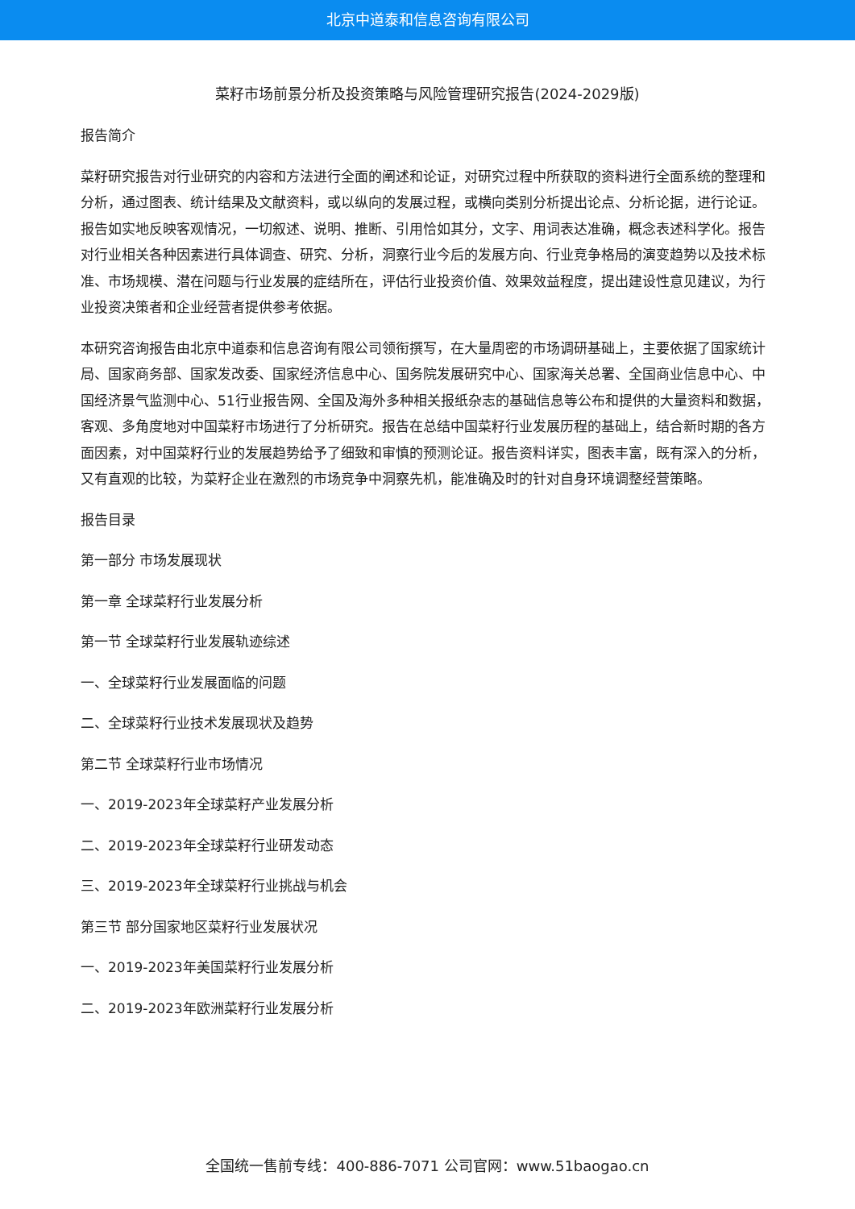北京中道泰和信息咨询有限公司
菜籽市场前景分析及投资策略与风险管理研究报告(2024-2029版)
报告简介
菜籽研究报告对行业研究的内容和方法进行全面的阐述和论证，对研究过程中所获取的资料进行全面系统的整理和分析，通过图表、统计结果及文献资料，或以纵向的发展过程，或横向类别分析提出论点、分析论据，进行论证。报告如实地反映客观情况，一切叙述、说明、推断、引用恰如其分，文字、用词表达准确，概念表述科学化。报告对行业相关各种因素进行具体调查、研究、分析，洞察行业今后的发展方向、行业竞争格局的演变趋势以及技术标准、市场规模、潜在问题与行业发展的症结所在，评估行业投资价值、效果效益程度，提出建设性意见建议，为行业投资决策者和企业经营者提供参考依据。
本研究咨询报告由北京中道泰和信息咨询有限公司领衔撰写，在大量周密的市场调研基础上，主要依据了国家统计局、国家商务部、国家发改委、国家经济信息中心、国务院发展研究中心、国家海关总署、全国商业信息中心、中国经济景气监测中心、51行业报告网、全国及海外多种相关报纸杂志的基础信息等公布和提供的大量资料和数据，客观、多角度地对中国菜籽市场进行了分析研究。报告在总结中国菜籽行业发展历程的基础上，结合新时期的各方面因素，对中国菜籽行业的发展趋势给予了细致和审慎的预测论证。报告资料详实，图表丰富，既有深入的分析，又有直观的比较，为菜籽企业在激烈的市场竞争中洞察先机，能准确及时的针对自身环境调整经营策略。
报告目录
第一部分 市场发展现状
第一章 全球菜籽行业发展分析
第一节 全球菜籽行业发展轨迹综述
一、全球菜籽行业发展面临的问题
二、全球菜籽行业技术发展现状及趋势
第二节 全球菜籽行业市场情况
一、2019-2023年全球菜籽产业发展分析
二、2019-2023年全球菜籽行业研发动态
三、2019-2023年全球菜籽行业挑战与机会
第三节 部分国家地区菜籽行业发展状况
一、2019-2023年美国菜籽行业发展分析
二、2019-2023年欧洲菜籽行业发展分析
全国统一售前专线：400-886-7071 公司官网：www.51baogao.cn